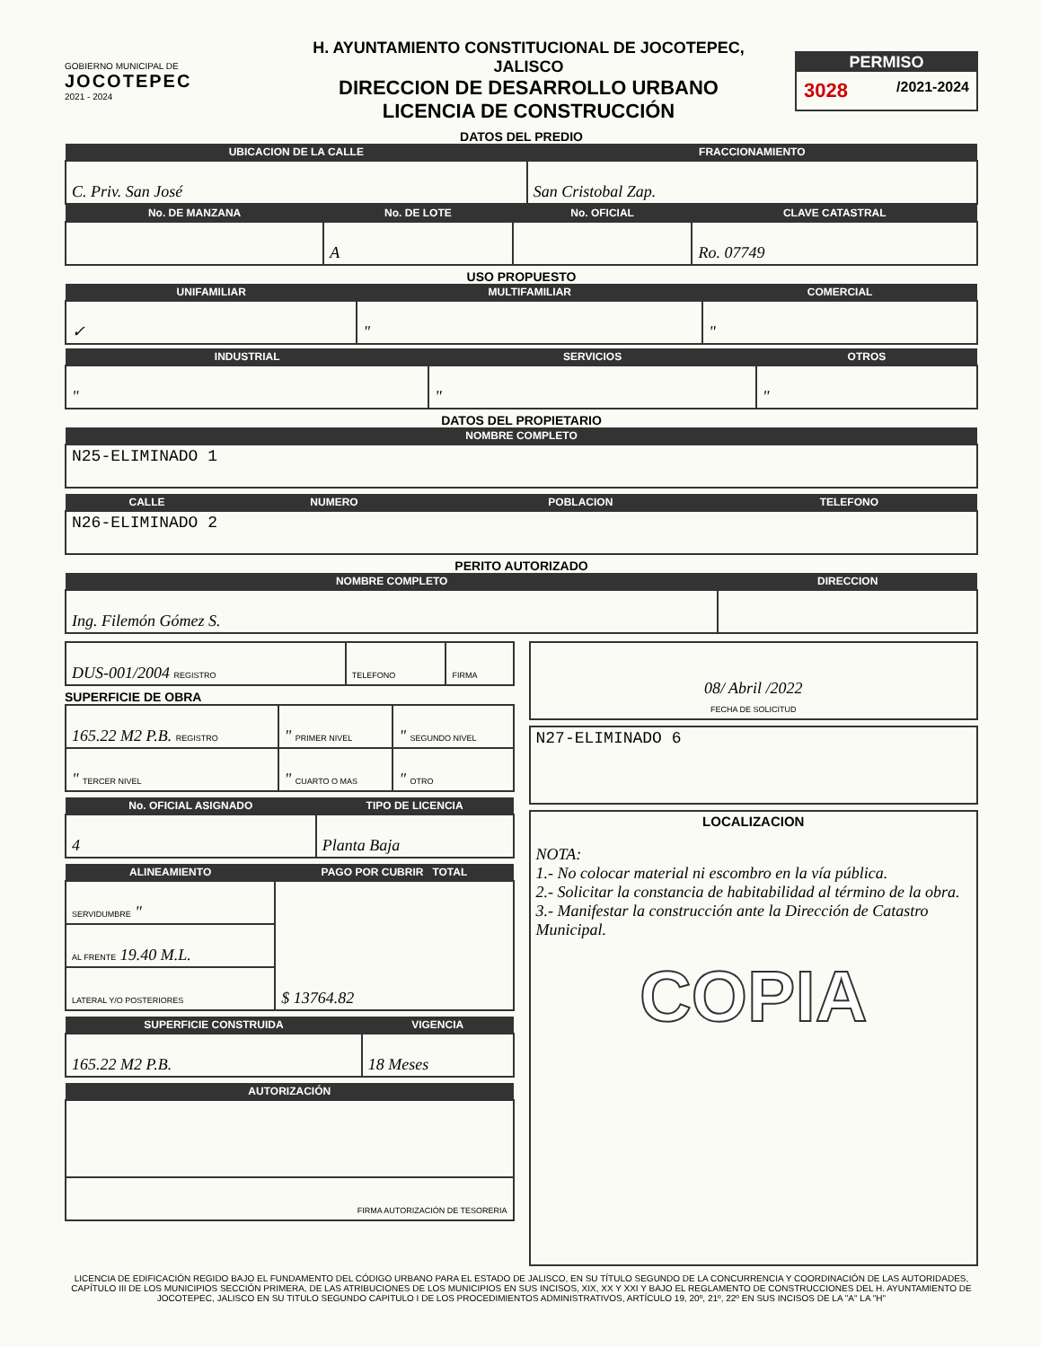GOBIERNO MUNICIPAL DE
JOCOTEPEC
2021 - 2024
H. AYUNTAMIENTO CONSTITUCIONAL DE JOCOTEPEC, JALISCO
DIRECCION DE DESARROLLO URBANO
LICENCIA DE CONSTRUCCIÓN
PERMISO
3028 /2021-2024
DATOS DEL PREDIO
| UBICACION DE LA CALLE | FRACCIONAMIENTO |
| --- | --- |
| C. Priv. San José | San Cristobal Zap. |
| No. DE MANZANA | No. DE LOTE | No. OFICIAL | CLAVE CATASTRAL |
| --- | --- | --- | --- |
| | A | | Ro. 07749 |
USO PROPUESTO
| UNIFAMILIAR | MULTIFAMILIAR | COMERCIAL |
| --- | --- | --- |
| ✓ | " | " |
| INDUSTRIAL | SERVICIOS | OTROS |
| --- | --- | --- |
| " | " | " |
DATOS DEL PROPIETARIO
| NOMBRE COMPLETO |
| --- |
| N25-ELIMINADO 1 |
| CALLE | NUMERO | POBLACION | TELEFONO |
| --- | --- | --- | --- |
| N26-ELIMINADO 2 | | | |
PERITO AUTORIZADO
| NOMBRE COMPLETO | DIRECCION |
| --- | --- |
| Ing. Filemón Gómez S. | |
| DUS-001/2004 REGISTRO | TELEFONO | FIRMA |
SUPERFICIE DE OBRA
| 165.22 M2 P.B. REGISTRO | " PRIMER NIVEL | " SEGUNDO NIVEL |
| " TERCER NIVEL | " CUARTO O MAS | " OTRO |
| No. OFICIAL ASIGNADO | TIPO DE LICENCIA |
| --- | --- |
| 4 | Planta Baja |
| ALINEAMIENTO | PAGO POR CUBRIR TOTAL |
| --- | --- |
| SERVIDUMBRE " | $ 13764.82 |
| AL FRENTE 19.40 M.L. | |
| LATERAL Y/O POSTERIORES | |
| SUPERFICIE CONSTRUIDA | VIGENCIA |
| --- | --- |
| 165.22 M2 P.B. | 18 Meses |
| AUTORIZACIÓN |
| --- |
| FIRMA AUTORIZACIÓN DE TESORERIA |
| 08/ Abril /2022 FECHA DE SOLICITUD |
| N27-ELIMINADO 6 |
| LOCALIZACION NOTA: 1.- No colocar material ni escombro en la vía pública. 2.- Solicitar la constancia de habitabilidad al término de la obra. 3.- Manifestar la construcción ante la Dirección de Catastro Municipal. COPIA |
LICENCIA DE EDIFICACIÓN REGIDO BAJO EL FUNDAMENTO DEL CÓDIGO URBANO PARA EL ESTADO DE JALISCO, EN SU TÍTULO SEGUNDO DE LA CONCURRENCIA Y COORDINACIÓN DE LAS AUTORIDADES, CAPÍTULO III DE LOS MUNICIPIOS SECCIÓN PRIMERA, DE LAS ATRIBUCIONES DE LOS MUNICIPIOS EN SUS INCISOS, XIX, XX Y XXI Y BAJO EL REGLAMENTO DE CONSTRUCCIONES DEL H. AYUNTAMIENTO DE JOCOTEPEC, JALISCO EN SU TITULO SEGUNDO CAPITULO I DE LOS PROCEDIMIENTOS ADMINISTRATIVOS, ARTÍCULO 19, 20º, 21º, 22º EN SUS INCISOS DE LA "A" LA "H"